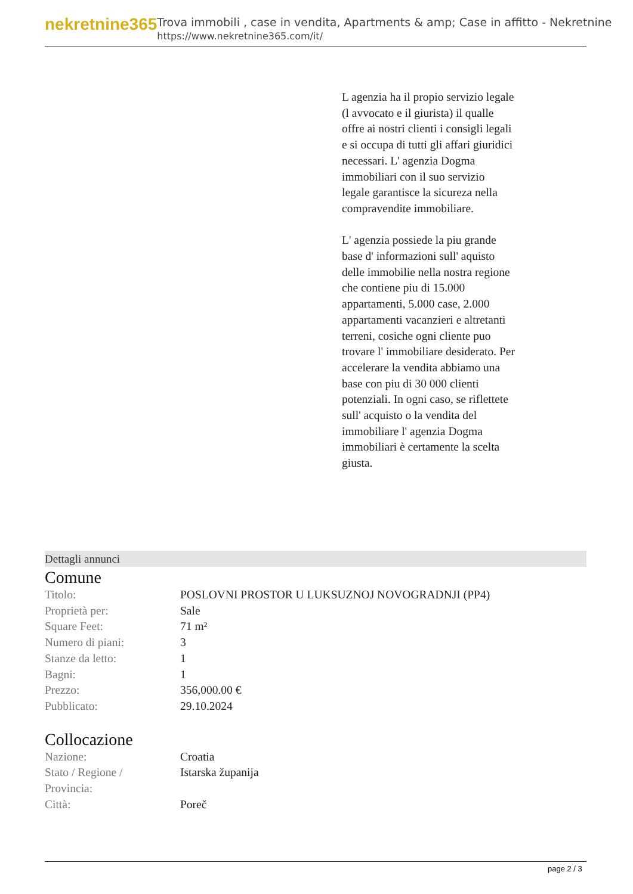nekretnine365
Trova immobili , case in vendita, Apartments & amp; Case in affitto - Nekretnine
https://www.nekretnine365.com/it/
L agenzia ha il propio servizio legale (l avvocato e il giurista) il qualle offre ai nostri clienti i consigli legali e si occupa di tutti gli affari giuridici necessari. L' agenzia Dogma immobiliari con il suo servizio legale garantisce la sicureza nella compravendite immobiliare.
L' agenzia possiede la piu grande base d' informazioni sull' aquisto delle immobilie nella nostra regione che contiene piu di 15.000 appartamenti, 5.000 case, 2.000 appartamenti vacanzieri e altretanti terreni, cosiche ogni cliente puo trovare l' immobiliare desiderato. Per accelerare la vendita abbiamo una base con piu di 30 000 clienti potenziali. In ogni caso, se riflettete sull' acquisto o la vendita del immobiliare l' agenzia Dogma immobiliari è certamente la scelta giusta.
Dettagli annunci
Comune
| Titolo: | POSLOVNI PROSTOR U LUKSUZNOJ NOVOGRADNJI (PP4) |
| Proprietà per: | Sale |
| Square Feet: | 71 m² |
| Numero di piani: | 3 |
| Stanze da letto: | 1 |
| Bagni: | 1 |
| Prezzo: | 356,000.00 € |
| Pubblicato: | 29.10.2024 |
Collocazione
| Nazione: | Croatia |
| Stato / Regione / Provincia: | Istarska županija |
| Città: | Poreč |
page 2 / 3